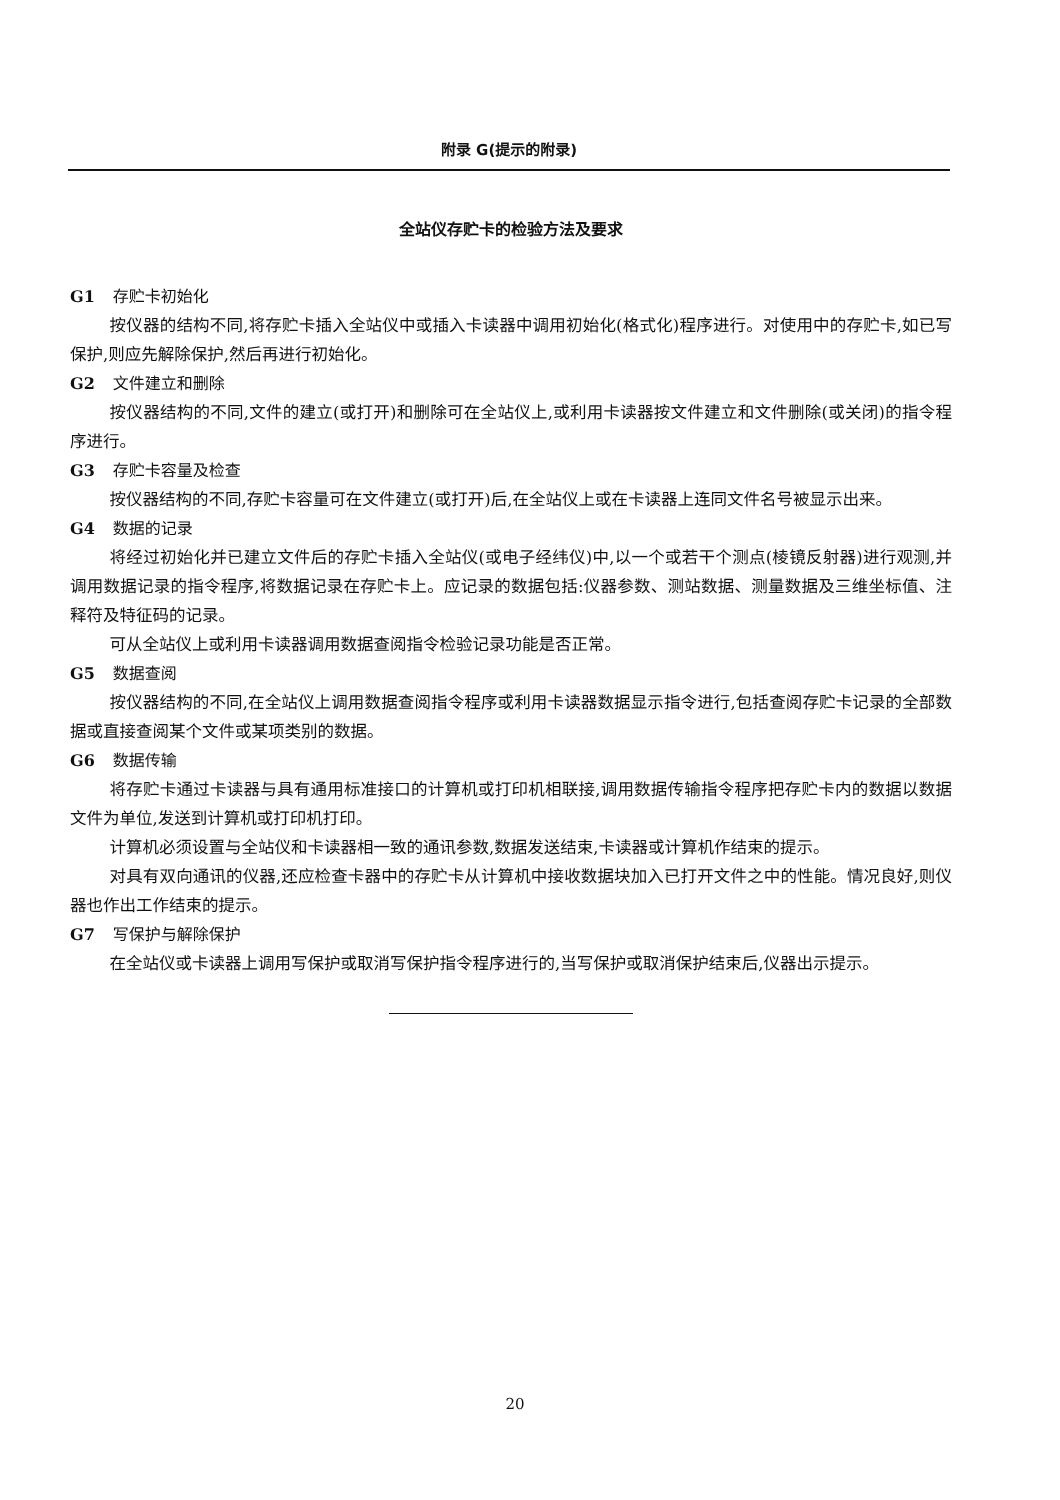附录 G(提示的附录)
全站仪存贮卡的检验方法及要求
G1 存贮卡初始化
按仪器的结构不同,将存贮卡插入全站仪中或插入卡读器中调用初始化(格式化)程序进行。对使用中的存贮卡,如已写保护,则应先解除保护,然后再进行初始化。
G2 文件建立和删除
按仪器结构的不同,文件的建立(或打开)和删除可在全站仪上,或利用卡读器按文件建立和文件删除(或关闭)的指令程序进行。
G3 存贮卡容量及检查
按仪器结构的不同,存贮卡容量可在文件建立(或打开)后,在全站仪上或在卡读器上连同文件名号被显示出来。
G4 数据的记录
将经过初始化并已建立文件后的存贮卡插入全站仪(或电子经纬仪)中,以一个或若干个测点(棱镜反射器)进行观测,并调用数据记录的指令程序,将数据记录在存贮卡上。应记录的数据包括:仪器参数、测站数据、测量数据及三维坐标值、注释符及特征码的记录。
可从全站仪上或利用卡读器调用数据查阅指令检验记录功能是否正常。
G5 数据查阅
按仪器结构的不同,在全站仪上调用数据查阅指令程序或利用卡读器数据显示指令进行,包括查阅存贮卡记录的全部数据或直接查阅某个文件或某项类别的数据。
G6 数据传输
将存贮卡通过卡读器与具有通用标准接口的计算机或打印机相联接,调用数据传输指令程序把存贮卡内的数据以数据文件为单位,发送到计算机或打印机打印。
计算机必须设置与全站仪和卡读器相一致的通讯参数,数据发送结束,卡读器或计算机作结束的提示。
对具有双向通讯的仪器,还应检查卡器中的存贮卡从计算机中接收数据块加入已打开文件之中的性能。情况良好,则仪器也作出工作结束的提示。
G7 写保护与解除保护
在全站仪或卡读器上调用写保护或取消写保护指令程序进行的,当写保护或取消保护结束后,仪器出示提示。
20